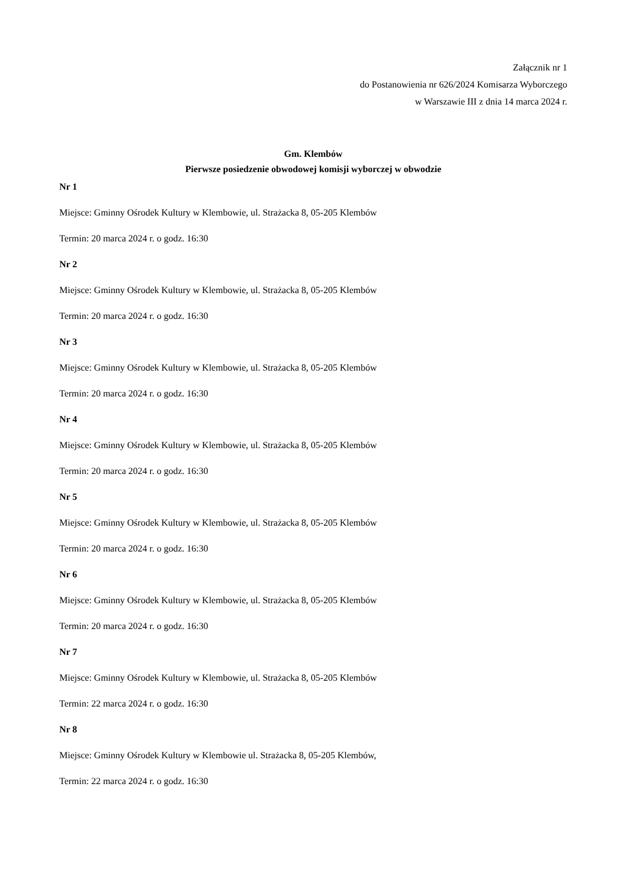Załącznik nr 1
do Postanowienia nr 626/2024 Komisarza Wyborczego
w Warszawie III z dnia 14 marca 2024 r.
Gm. Klembów
Pierwsze posiedzenie obwodowej komisji wyborczej w obwodzie
Nr 1
Miejsce: Gminny Ośrodek Kultury w Klembowie, ul. Strażacka 8, 05-205 Klembów
Termin: 20 marca 2024 r. o godz. 16:30
Nr 2
Miejsce: Gminny Ośrodek Kultury w Klembowie, ul. Strażacka 8, 05-205 Klembów
Termin: 20 marca 2024 r. o godz. 16:30
Nr 3
Miejsce: Gminny Ośrodek Kultury w Klembowie, ul. Strażacka 8, 05-205 Klembów
Termin: 20 marca 2024 r. o godz. 16:30
Nr 4
Miejsce: Gminny Ośrodek Kultury w Klembowie, ul. Strażacka 8, 05-205 Klembów
Termin: 20 marca 2024 r. o godz. 16:30
Nr 5
Miejsce: Gminny Ośrodek Kultury w Klembowie, ul. Strażacka 8, 05-205 Klembów
Termin: 20 marca 2024 r. o godz. 16:30
Nr 6
Miejsce: Gminny Ośrodek Kultury w Klembowie, ul. Strażacka 8, 05-205 Klembów
Termin: 20 marca 2024 r. o godz. 16:30
Nr 7
Miejsce: Gminny Ośrodek Kultury w Klembowie, ul. Strażacka 8, 05-205 Klembów
Termin: 22 marca 2024 r. o godz. 16:30
Nr 8
Miejsce: Gminny Ośrodek Kultury w Klembowie ul. Strażacka 8, 05-205 Klembów,
Termin: 22 marca 2024 r. o godz. 16:30